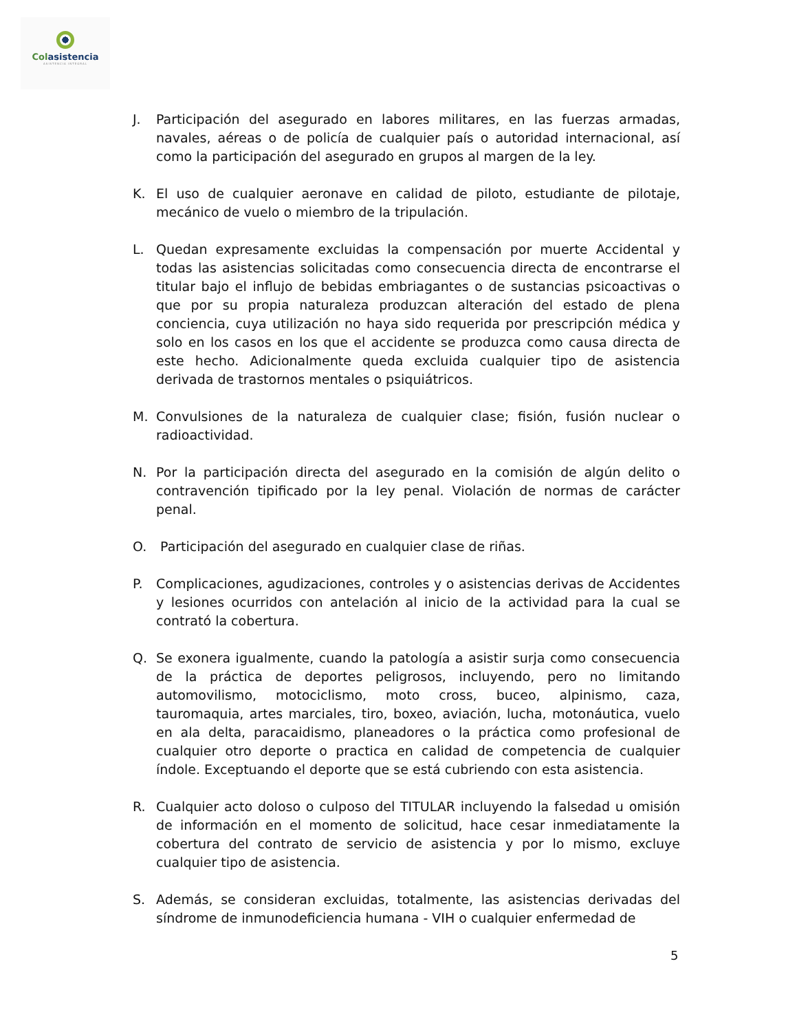Colasistencia
ASISTENCIA INTEGRAL
J. Participación del asegurado en labores militares, en las fuerzas armadas, navales, aéreas o de policía de cualquier país o autoridad internacional, así como la participación del asegurado en grupos al margen de la ley.
K. El uso de cualquier aeronave en calidad de piloto, estudiante de pilotaje, mecánico de vuelo o miembro de la tripulación.
L. Quedan expresamente excluidas la compensación por muerte Accidental y todas las asistencias solicitadas como consecuencia directa de encontrarse el titular bajo el influjo de bebidas embriagantes o de sustancias psicoactivas o que por su propia naturaleza produzcan alteración del estado de plena conciencia, cuya utilización no haya sido requerida por prescripción médica y solo en los casos en los que el accidente se produzca como causa directa de este hecho. Adicionalmente queda excluida cualquier tipo de asistencia derivada de trastornos mentales o psiquiátricos.
M. Convulsiones de la naturaleza de cualquier clase; fisión, fusión nuclear o radioactividad.
N. Por la participación directa del asegurado en la comisión de algún delito o contravención tipificado por la ley penal. Violación de normas de carácter penal.
O. Participación del asegurado en cualquier clase de riñas.
P. Complicaciones, agudizaciones, controles y o asistencias derivas de Accidentes y lesiones ocurridos con antelación al inicio de la actividad para la cual se contrató la cobertura.
Q. Se exonera igualmente, cuando la patología a asistir surja como consecuencia de la práctica de deportes peligrosos, incluyendo, pero no limitando automovilismo, motociclismo, moto cross, buceo, alpinismo, caza, tauromaquia, artes marciales, tiro, boxeo, aviación, lucha, motonáutica, vuelo en ala delta, paracaidismo, planeadores o la práctica como profesional de cualquier otro deporte o practica en calidad de competencia de cualquier índole. Exceptuando el deporte que se está cubriendo con esta asistencia.
R. Cualquier acto doloso o culposo del TITULAR incluyendo la falsedad u omisión de información en el momento de solicitud, hace cesar inmediatamente la cobertura del contrato de servicio de asistencia y por lo mismo, excluye cualquier tipo de asistencia.
S. Además, se consideran excluidas, totalmente, las asistencias derivadas del síndrome de inmunodeficiencia humana - VIH o cualquier enfermedad de
5